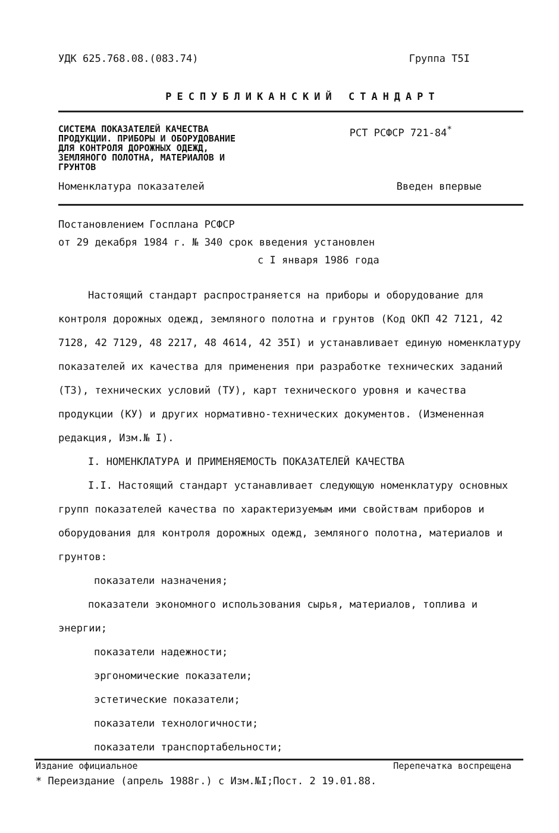УДК 625.768.08.(083.74) Группа Т5I
РЕСПУБЛИКАНСКИЙ СТАНДАРТ
СИСТЕМА ПОКАЗАТЕЛЕЙ КАЧЕСТВА ПРОДУКЦИИ. ПРИБОРЫ И ОБОРУДОВАНИЕ ДЛЯ КОНТРОЛЯ ДОРОЖНЫХ ОДЕЖД, ЗЕМЛЯНОГО ПОЛОТНА, МАТЕРИАЛОВ И ГРУНТОВ
РСТ РСФСР 721-84<sup>*</sup>
Номенклатура показателей Введен впервые
Постановлением Госплана РСФСР
от 29 декабря 1984 г. № 340 срок введения установлен
с I января 1986 года
Настоящий стандарт распространяется на приборы и оборудование для контроля дорожных одежд, земляного полотна и грунтов (Код ОКП 42 7121, 42 7128, 42 7129, 48 2217, 48 4614, 42 35I) и устанавливает единую номенклатуру показателей их качества для применения при разработке технических заданий (ТЗ), технических условий (ТУ), карт технического уровня и качества продукции (КУ) и других нормативно-технических документов. (Измененная редакция, Изм.№ I).
I. НОМЕНКЛАТУРА И ПРИМЕНЯЕМОСТЬ ПОКАЗАТЕЛЕЙ КАЧЕСТВА
I.I. Настоящий стандарт устанавливает следующую номенклатуру основных групп показателей качества по характеризуемым ими свойствам приборов и оборудования для контроля дорожных одежд, земляного полотна, материалов и грунтов:
показатели назначения;
показатели экономного использования сырья, материалов, топлива и энергии;
показатели надежности;
эргономические показатели;
эстетические показатели;
показатели технологичности;
показатели транспортабельности;
Издание официальное Перепечатка воспрещена
* Переиздание (апрель 1988г.) с Изм.№I;Пост. 2 19.01.88.